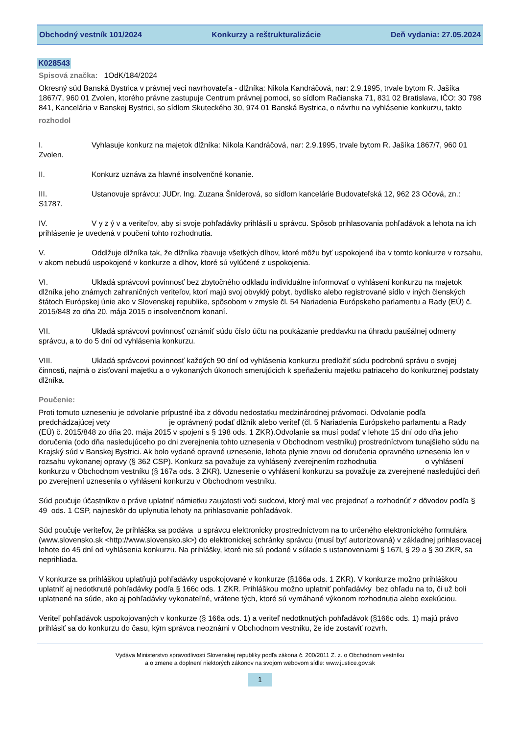Obchodný vestník 101/2024 Konkurzy a reštrukturalizácie Deň vydania: 27.05.2024
K028543
Spisová značka: 1OdK/184/2024
Okresný súd Banská Bystrica v právnej veci navrhovateľa - dlžníka: Nikola Kandráčová, nar: 2.9.1995, trvale bytom R. Jašíka 1867/7, 960 01 Zvolen, ktorého právne zastupuje Centrum právnej pomoci, so sídlom Račianska 71, 831 02 Bratislava, IČO: 30 798 841, Kancelária v Banskej Bystrici, so sídlom Skuteckého 30, 974 01 Banská Bystrica, o návrhu na vyhlásenie konkurzu, takto
rozhodol
I. Vyhlasuje konkurz na majetok dlžníka: Nikola Kandráčová, nar: 2.9.1995, trvale bytom R. Jašíka 1867/7, 960 01 Zvolen.
II. Konkurz uznáva za hlavné insolvenčné konanie.
III. Ustanovuje správcu: JUDr. Ing. Zuzana Šníderová, so sídlom kancelárie Budovateľská 12, 962 23 Očová, zn.: S1787.
IV. V y z ý v a veriteľov, aby si svoje pohľadávky prihlásili u správcu. Spôsob prihlasovania pohľadávok a lehota na ich prihlásenie je uvedená v poučení tohto rozhodnutia.
V. Oddlžuje dlžníka tak, že dlžníka zbavuje všetkých dlhov, ktoré môžu byť uspokojené iba v tomto konkurze v rozsahu, v akom nebudú uspokojené v konkurze a dlhov, ktoré sú vylúčené z uspokojenia.
VI. Ukladá správcovi povinnosť bez zbytočného odkladu individuálne informovať o vyhlásení konkurzu na majetok dlžníka jeho známych zahraničných veriteľov, ktorí majú svoj obvyklý pobyt, bydlisko alebo registrované sídlo v iných členských štátoch Európskej únie ako v Slovenskej republike, spôsobom v zmysle čl. 54 Nariadenia Európskeho parlamentu a Rady (EÚ) č. 2015/848 zo dňa 20. mája 2015 o insolvenčnom konaní.
VII. Ukladá správcovi povinnosť oznámiť súdu číslo účtu na poukázanie preddavku na úhradu paušálnej odmeny správcu, a to do 5 dní od vyhlásenia konkurzu.
VIII. Ukladá správcovi povinnosť každých 90 dní od vyhlásenia konkurzu predložiť súdu podrobnú správu o svojej činnosti, najmä o zisťovaní majetku a o vykonaných úkonoch smerujúcich k speňaženiu majetku patriaceho do konkurznej podstaty dlžníka.
Poučenie:
Proti tomuto uzneseniu je odvolanie prípustné iba z dôvodu nedostatku medzinárodnej právomoci. Odvolanie podľa predchádzajúcej vety je oprávnený podať dlžník alebo veriteľ (čl. 5 Nariadenia Európskeho parlamentu a Rady (EÚ) č. 2015/848 zo dňa 20. mája 2015 v spojení s § 198 ods. 1 ZKR).Odvolanie sa musí podať v lehote 15 dní odo dňa jeho doručenia (odo dňa nasledujúceho po dni zverejnenia tohto uznesenia v Obchodnom vestníku) prostredníctvom tunajšieho súdu na Krajský súd v Banskej Bystrici. Ak bolo vydané opravné uznesenie, lehota plynie znovu od doručenia opravného uznesenia len v rozsahu vykonanej opravy (§ 362 CSP). Konkurz sa považuje za vyhlásený zverejnením rozhodnutia o vyhlásení konkurzu v Obchodnom vestníku (§ 167a ods. 3 ZKR). Uznesenie o vyhlásení konkurzu sa považuje za zverejnené nasledujúci deň po zverejnení uznesenia o vyhlásení konkurzu v Obchodnom vestníku.
Súd poučuje účastníkov o práve uplatniť námietku zaujatosti voči sudcovi, ktorý mal vec prejednať a rozhodnúť z dôvodov podľa § 49 ods. 1 CSP, najneskôr do uplynutia lehoty na prihlasovanie pohľadávok.
Súd poučuje veriteľov, že prihláška sa podáva u správcu elektronicky prostredníctvom na to určeného elektronického formulára (www.slovensko.sk <http://www.slovensko.sk>) do elektronickej schránky správcu (musí byť autorizovaná) v základnej prihlasovacej lehote do 45 dní od vyhlásenia konkurzu. Na prihlášky, ktoré nie sú podané v súlade s ustanoveniami § 167l, § 29 a § 30 ZKR, sa neprihliada.
V konkurze sa prihláškou uplatňujú pohľadávky uspokojované v konkurze (§166a ods. 1 ZKR). V konkurze možno prihláškou uplatniť aj nedotknuté pohľadávky podľa § 166c ods. 1 ZKR. Prihláškou možno uplatniť pohľadávky bez ohľadu na to, či už boli uplatnené na súde, ako aj pohľadávky vykonateľné, vrátene tých, ktoré sú vymáhané výkonom rozhodnutia alebo exekúciou.
Veriteľ pohľadávok uspokojovaných v konkurze (§ 166a ods. 1) a veriteľ nedotknutých pohľadávok (§166c ods. 1) majú právo prihlásiť sa do konkurzu do času, kým správca neoznámi v Obchodnom vestníku, že ide zostaviť rozvrh.
Vydáva Ministerstvo spravodlivosti Slovenskej republiky podľa zákona č. 200/2011 Z. z. o Obchodnom vestníku
a o zmene a doplnení niektorých zákonov na svojom webovom sídle: www.justice.gov.sk
1